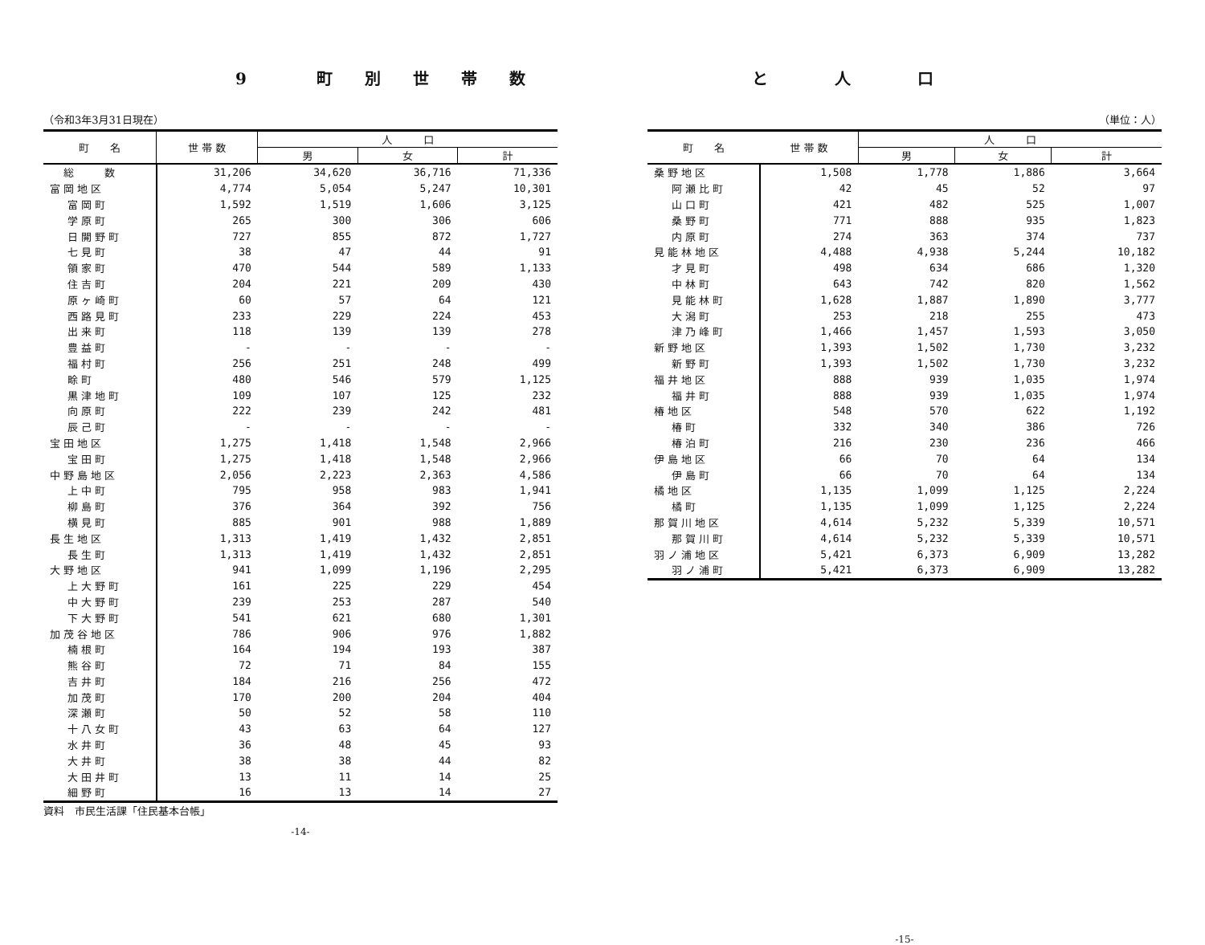9 町別世帯数
（令和3年3月31日現在）
| 町 名 | 世 帯 数 | 人 口 | | |
| --- | --- | --- | --- | --- |
| | | 男 | 女 | 計 |
| 総 数 | 31,206 | 34,620 | 36,716 | 71,336 |
| 富岡地区 | 4,774 | 5,054 | 5,247 | 10,301 |
| 富岡町 | 1,592 | 1,519 | 1,606 | 3,125 |
| 学原町 | 265 | 300 | 306 | 606 |
| 日開野町 | 727 | 855 | 872 | 1,727 |
| 七見町 | 38 | 47 | 44 | 91 |
| 領家町 | 470 | 544 | 589 | 1,133 |
| 住吉町 | 204 | 221 | 209 | 430 |
| 原ヶ崎町 | 60 | 57 | 64 | 121 |
| 西路見町 | 233 | 229 | 224 | 453 |
| 出来町 | 118 | 139 | 139 | 278 |
| 豊益町 | - | - | - | - |
| 福村町 | 256 | 251 | 248 | 499 |
| 畭町 | 480 | 546 | 579 | 1,125 |
| 黒津地町 | 109 | 107 | 125 | 232 |
| 向原町 | 222 | 239 | 242 | 481 |
| 辰己町 | - | - | - | - |
| 宝田地区 | 1,275 | 1,418 | 1,548 | 2,966 |
| 宝田町 | 1,275 | 1,418 | 1,548 | 2,966 |
| 中野島地区 | 2,056 | 2,223 | 2,363 | 4,586 |
| 上中町 | 795 | 958 | 983 | 1,941 |
| 柳島町 | 376 | 364 | 392 | 756 |
| 横見町 | 885 | 901 | 988 | 1,889 |
| 長生地区 | 1,313 | 1,419 | 1,432 | 2,851 |
| 長生町 | 1,313 | 1,419 | 1,432 | 2,851 |
| 大野地区 | 941 | 1,099 | 1,196 | 2,295 |
| 上大野町 | 161 | 225 | 229 | 454 |
| 中大野町 | 239 | 253 | 287 | 540 |
| 下大野町 | 541 | 621 | 680 | 1,301 |
| 加茂谷地区 | 786 | 906 | 976 | 1,882 |
| 楠根町 | 164 | 194 | 193 | 387 |
| 熊谷町 | 72 | 71 | 84 | 155 |
| 吉井町 | 184 | 216 | 256 | 472 |
| 加茂町 | 170 | 200 | 204 | 404 |
| 深瀬町 | 50 | 52 | 58 | 110 |
| 十八女町 | 43 | 63 | 64 | 127 |
| 水井町 | 36 | 48 | 45 | 93 |
| 大井町 | 38 | 38 | 44 | 82 |
| 大田井町 | 13 | 11 | 14 | 25 |
| 細野町 | 16 | 13 | 14 | 27 |
資料　市民生活課「住民基本台帳」
-14-
と 人 口
（単位：人）
| 町 名 | 世 帯 数 | 人 口 | | |
| --- | --- | --- | --- | --- |
| | | 男 | 女 | 計 |
| 桑野地区 | 1,508 | 1,778 | 1,886 | 3,664 |
| 阿瀬比町 | 42 | 45 | 52 | 97 |
| 山口町 | 421 | 482 | 525 | 1,007 |
| 桑野町 | 771 | 888 | 935 | 1,823 |
| 内原町 | 274 | 363 | 374 | 737 |
| 見能林地区 | 4,488 | 4,938 | 5,244 | 10,182 |
| 才見町 | 498 | 634 | 686 | 1,320 |
| 中林町 | 643 | 742 | 820 | 1,562 |
| 見能林町 | 1,628 | 1,887 | 1,890 | 3,777 |
| 大潟町 | 253 | 218 | 255 | 473 |
| 津乃峰町 | 1,466 | 1,457 | 1,593 | 3,050 |
| 新野地区 | 1,393 | 1,502 | 1,730 | 3,232 |
| 新野町 | 1,393 | 1,502 | 1,730 | 3,232 |
| 福井地区 | 888 | 939 | 1,035 | 1,974 |
| 福井町 | 888 | 939 | 1,035 | 1,974 |
| 椿地区 | 548 | 570 | 622 | 1,192 |
| 椿町 | 332 | 340 | 386 | 726 |
| 椿泊町 | 216 | 230 | 236 | 466 |
| 伊島地区 | 66 | 70 | 64 | 134 |
| 伊島町 | 66 | 70 | 64 | 134 |
| 橘地区 | 1,135 | 1,099 | 1,125 | 2,224 |
| 橘町 | 1,135 | 1,099 | 1,125 | 2,224 |
| 那賀川地区 | 4,614 | 5,232 | 5,339 | 10,571 |
| 那賀川町 | 4,614 | 5,232 | 5,339 | 10,571 |
| 羽ノ浦地区 | 5,421 | 6,373 | 6,909 | 13,282 |
| 羽ノ浦町 | 5,421 | 6,373 | 6,909 | 13,282 |
-15-